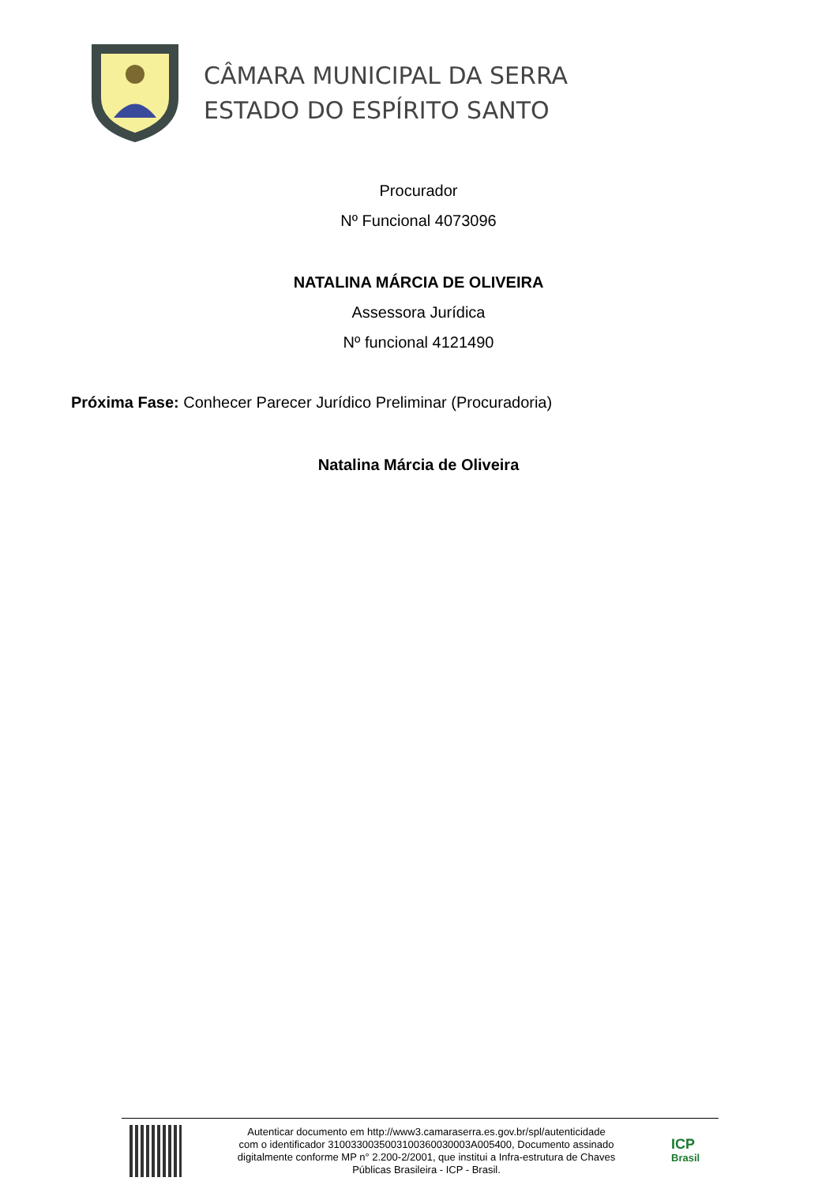CÂMARA MUNICIPAL DA SERRA
ESTADO DO ESPÍRITO SANTO
Procurador
Nº Funcional 4073096
NATALINA MÁRCIA DE OLIVEIRA
Assessora Jurídica
Nº funcional 4121490
Próxima Fase: Conhecer Parecer Jurídico Preliminar (Procuradoria)
Natalina Márcia de Oliveira
Autenticar documento em http://www3.camaraserra.es.gov.br/spl/autenticidade
com o identificador 3100330035003100360030003A005400, Documento assinado
digitalmente conforme MP n° 2.200-2/2001, que institui a Infra-estrutura de Chaves
Públicas Brasileira - ICP - Brasil.
ICP
Brasil